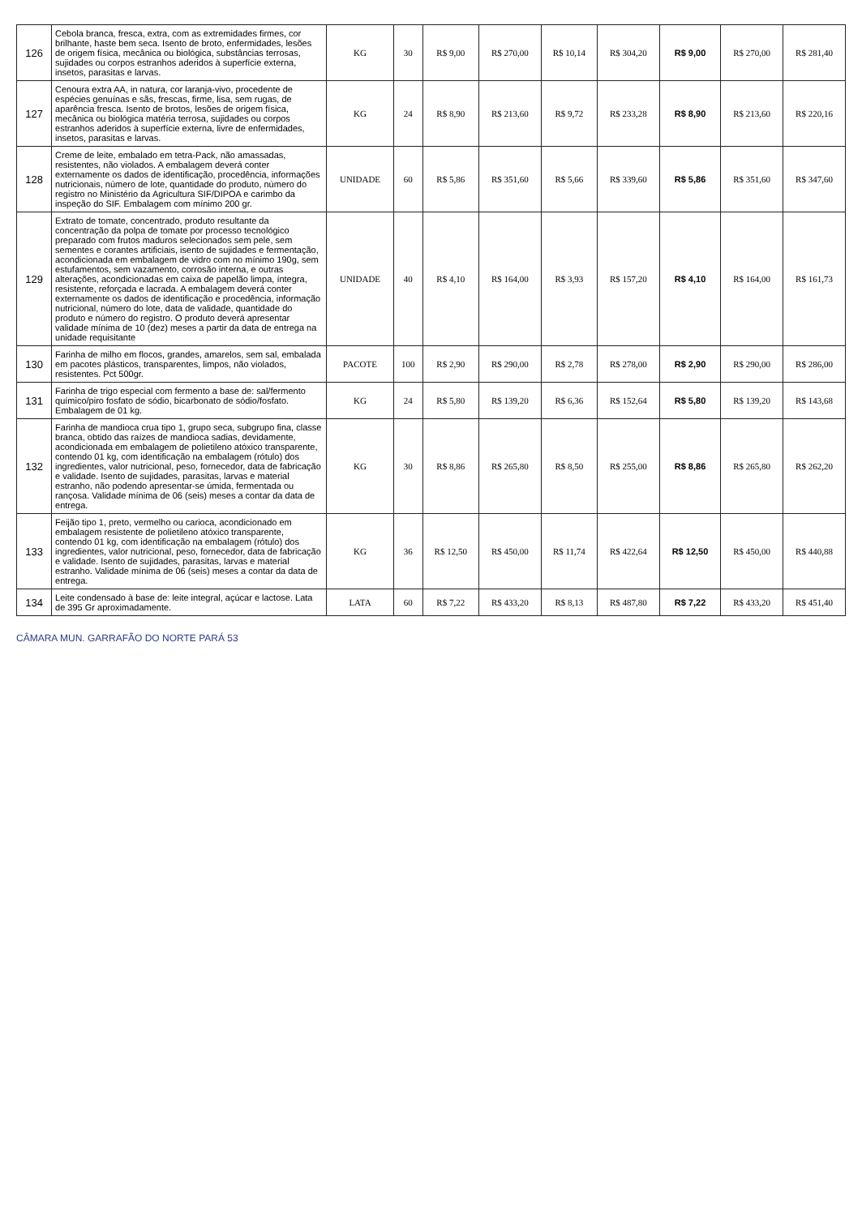| 126 | Cebola branca, fresca, extra, com as extremidades firmes, cor brilhante, haste bem seca. Isento de broto, enfermidades, lesões de origem física, mecânica ou biológica, substâncias terrosas, sujidades ou corpos estranhos aderidos à superfície externa, insetos, parasitas e larvas. | KG | 30 | R$ 9,00 | R$ 270,00 | R$ 10,14 | R$ 304,20 | R$ 9,00 | R$ 270,00 | R$ 281,40 |
| 127 | Cenoura extra AA, in natura, cor laranja-vivo, procedente de espécies genuínas e sãs, frescas, firme, lisa, sem rugas, de aparência fresca. Isento de brotos, lesões de origem física, mecânica ou biológica matéria terrosa, sujidades ou corpos estranhos aderidos à superfície externa, livre de enfermidades, insetos, parasitas e larvas. | KG | 24 | R$ 8,90 | R$ 213,60 | R$ 9,72 | R$ 233,28 | R$ 8,90 | R$ 213,60 | R$ 220,16 |
| 128 | Creme de leite, embalado em tetra-Pack, não amassadas, resistentes, não violados. A embalagem deverá conter externamente os dados de identificação, procedência, informações nutricionais, número de lote, quantidade do produto, número do registro no Ministério da Agricultura SIF/DIPOA e carimbo da inspeção do SIF. Embalagem com mínimo 200 gr. | UNIDADE | 60 | R$ 5,86 | R$ 351,60 | R$ 5,66 | R$ 339,60 | R$ 5,86 | R$ 351,60 | R$ 347,60 |
| 129 | Extrato de tomate, concentrado, produto resultante da concentração da polpa de tomate por processo tecnológico preparado com frutos maduros selecionados sem pele, sem sementes e corantes artificiais, isento de sujidades e fermentação, acondicionada em embalagem de vidro com no mínimo 190g, sem estufamentos, sem vazamento, corrosão interna, e outras alterações, acondicionadas em caixa de papelão limpa, íntegra, resistente, reforçada e lacrada. A embalagem deverá conter externamente os dados de identificação e procedência, informação nutricional, número do lote, data de validade, quantidade do produto e número do registro. O produto deverá apresentar validade mínima de 10 (dez) meses a partir da data de entrega na unidade requisitante | UNIDADE | 40 | R$ 4,10 | R$ 164,00 | R$ 3,93 | R$ 157,20 | R$ 4,10 | R$ 164,00 | R$ 161,73 |
| 130 | Farinha de milho em flocos, grandes, amarelos, sem sal, embalada em pacotes plásticos, transparentes, limpos, não violados, resistentes. Pct 500gr. | PACOTE | 100 | R$ 2,90 | R$ 290,00 | R$ 2,78 | R$ 278,00 | R$ 2,90 | R$ 290,00 | R$ 286,00 |
| 131 | Farinha de trigo especial com fermento a base de: sal/fermento químico/piro fosfato de sódio, bicarbonato de sódio/fosfato. Embalagem de 01 kg. | KG | 24 | R$ 5,80 | R$ 139,20 | R$ 6,36 | R$ 152,64 | R$ 5,80 | R$ 139,20 | R$ 143,68 |
| 132 | Farinha de mandioca crua tipo 1, grupo seca, subgrupo fina, classe branca, obtido das raízes de mandioca sadias, devidamente, acondicionada em embalagem de polietileno atóxico transparente, contendo 01 kg, com identificação na embalagem (rótulo) dos ingredientes, valor nutricional, peso, fornecedor, data de fabricação e validade. Isento de sujidades, parasitas, larvas e material estranho, não podendo apresentar-se úmida, fermentada ou rançosa. Validade mínima de 06 (seis) meses a contar da data de entrega. | KG | 30 | R$ 8,86 | R$ 265,80 | R$ 8,50 | R$ 255,00 | R$ 8,86 | R$ 265,80 | R$ 262,20 |
| 133 | Feijão tipo 1, preto, vermelho ou carioca, acondicionado em embalagem resistente de polietileno atóxico transparente, contendo 01 kg, com identificação na embalagem (rótulo) dos ingredientes, valor nutricional, peso, fornecedor, data de fabricação e validade. Isento de sujidades, parasitas, larvas e material estranho. Validade mínima de 06 (seis) meses a contar da data de entrega. | KG | 36 | R$ 12,50 | R$ 450,00 | R$ 11,74 | R$ 422,64 | R$ 12,50 | R$ 450,00 | R$ 440,88 |
| 134 | Leite condensado à base de: leite integral, açúcar e lactose. Lata de 395 Gr aproximadamente. | LATA | 60 | R$ 7,22 | R$ 433,20 | R$ 8,13 | R$ 487,80 | R$ 7,22 | R$ 433,20 | R$ 451,40 |
CÂMARA MUN. GARRAFÃO DO NORTE PARÁ 53